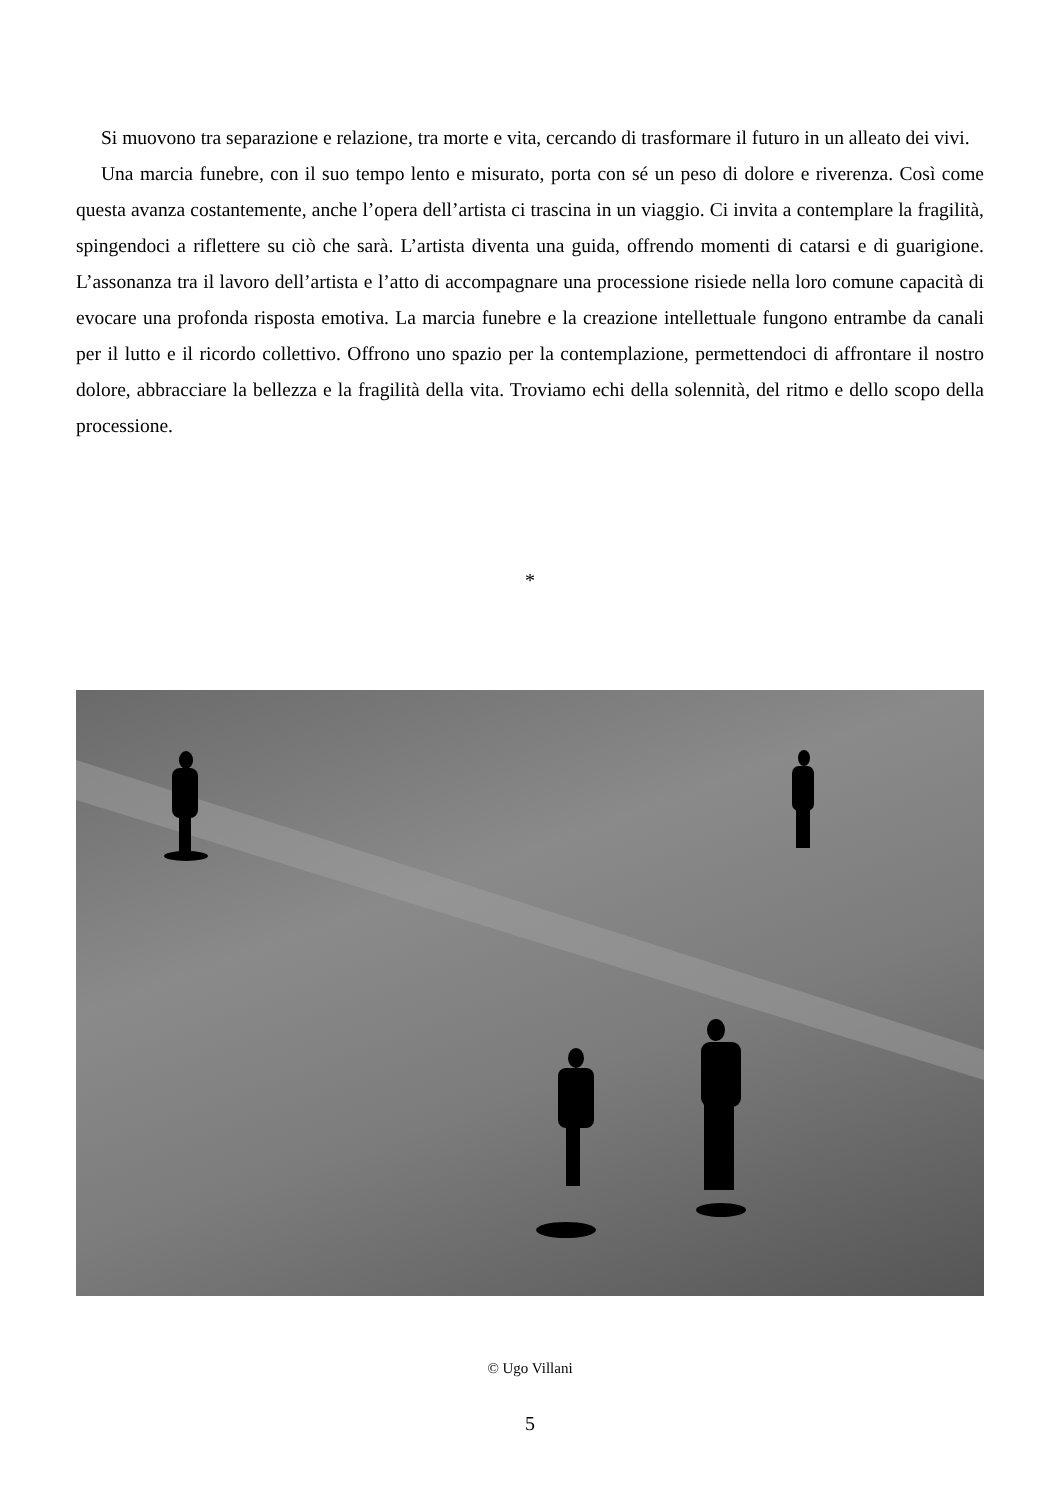Si muovono tra separazione e relazione, tra morte e vita, cercando di trasformare il futuro in un alleato dei vivi.
Una marcia funebre, con il suo tempo lento e misurato, porta con sé un peso di dolore e riverenza. Così come questa avanza costantemente, anche l’opera dell’artista ci trascina in un viaggio. Ci invita a contemplare la fragilità, spingendoci a riflettere su ciò che sarà. L’artista diventa una guida, offrendo momenti di catarsi e di guarigione. L’assonanza tra il lavoro dell’artista e l’atto di accompagnare una processione risiede nella loro comune capacità di evocare una profonda risposta emotiva. La marcia funebre e la creazione intellettuale fungono entrambe da canali per il lutto e il ricordo collettivo. Offrono uno spazio per la contemplazione, permettendoci di affrontare il nostro dolore, abbracciare la bellezza e la fragilità della vita. Troviamo echi della solennità, del ritmo e dello scopo della processione.
*
© Ugo Villani
5